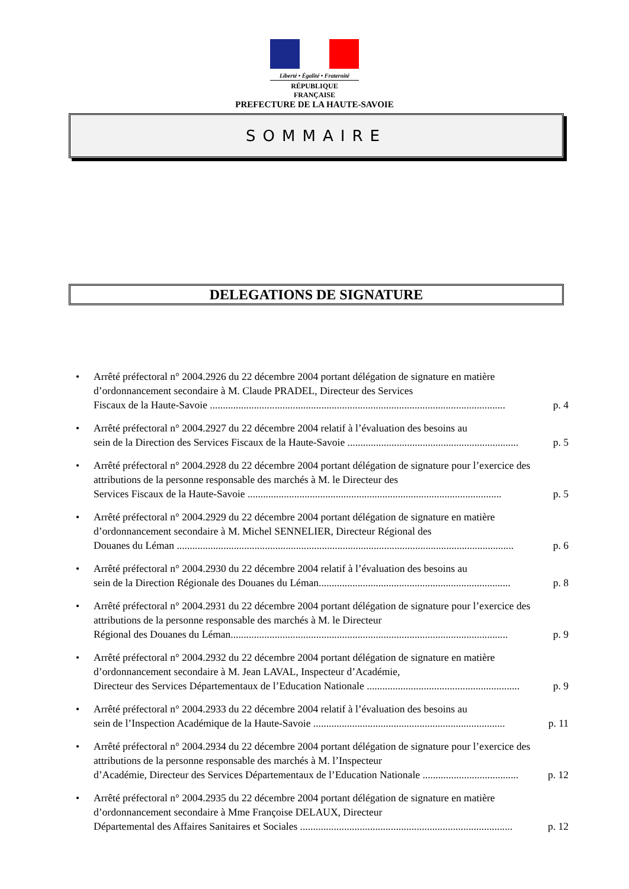Liberté • Égalité • Fraternité
RÉPUBLIQUE FRANÇAISE
PREFECTURE DE LA HAUTE-SAVOIE
SOMMAIRE
DELEGATIONS DE SIGNATURE
Arrêté préfectoral n° 2004.2926 du 22 décembre 2004 portant délégation de signature en matière d’ordonnancement secondaire à M. Claude PRADEL, Directeur des Services
Fiscaux de la Haute-Savoie .................................................................................................................. p. 4
Arrêté préfectoral n° 2004.2927 du 22 décembre 2004 relatif à l’évaluation des besoins au
sein de la Direction des Services Fiscaux de la Haute-Savoie .................................................................. p. 5
Arrêté préfectoral n° 2004.2928 du 22 décembre 2004 portant délégation de signature pour l’exercice des attributions de la personne responsable des marchés à M. le Directeur des
Services Fiscaux de la Haute-Savoie .................................................................................................. p. 5
Arrêté préfectoral n° 2004.2929 du 22 décembre 2004 portant délégation de signature en matière d’ordonnancement secondaire à M. Michel SENNELIER, Directeur Régional des
Douanes du Léman .................................................................................................................................. p. 6
Arrêté préfectoral n° 2004.2930 du 22 décembre 2004 relatif à l’évaluation des besoins au
sein de la Direction Régionale des Douanes du Léman.......................................................................... p. 8
Arrêté préfectoral n° 2004.2931 du 22 décembre 2004 portant délégation de signature pour l’exercice des attributions de la personne responsable des marchés à M. le Directeur
Régional des Douanes du Léman........................................................................................................... p. 9
Arrêté préfectoral n° 2004.2932 du 22 décembre 2004 portant délégation de signature en matière d’ordonnancement secondaire à M. Jean LAVAL, Inspecteur d’Académie,
Directeur des Services Départementaux de l’Education Nationale ........................................................... p. 9
Arrêté préfectoral n° 2004.2933 du 22 décembre 2004 relatif à l’évaluation des besoins au
sein de l’Inspection Académique de la Haute-Savoie .......................................................................... p. 11
Arrêté préfectoral n° 2004.2934 du 22 décembre 2004 portant délégation de signature pour l’exercice des attributions de la personne responsable des marchés à M. l’Inspecteur
d’Académie, Directeur des Services Départementaux de l’Education Nationale ..................................... p. 12
Arrêté préfectoral n° 2004.2935 du 22 décembre 2004 portant délégation de signature en matière d’ordonnancement secondaire à Mme Françoise DELAUX, Directeur
Départemental des Affaires Sanitaires et Sociales .................................................................................. p. 12